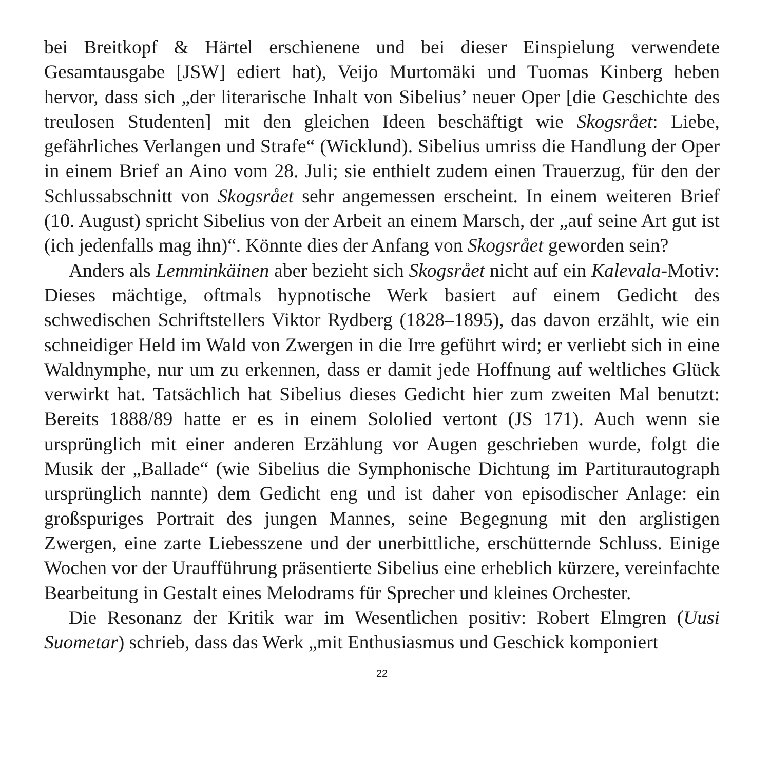bei Breitkopf & Härtel erschienene und bei dieser Einspielung verwendete Gesamtausgabe [JSW] ediert hat), Veijo Murtomäki und Tuomas Kinberg heben hervor, dass sich „der literarische Inhalt von Sibelius’ neuer Oper [die Geschichte des treulosen Studenten] mit den gleichen Ideen beschäftigt wie Skogsrået: Liebe, gefährliches Verlangen und Strafe“ (Wicklund). Sibelius umriss die Handlung der Oper in einem Brief an Aino vom 28. Juli; sie enthielt zudem einen Trauerzug, für den der Schlussabschnitt von Skogsrået sehr angemessen erscheint. In einem weiteren Brief (10. August) spricht Sibelius von der Arbeit an einem Marsch, der „auf seine Art gut ist (ich jedenfalls mag ihn)“. Könnte dies der Anfang von Skogsrået geworden sein?
Anders als Lemminkäinen aber bezieht sich Skogsrået nicht auf ein Kalevala-Motiv: Dieses mächtige, oftmals hypnotische Werk basiert auf einem Gedicht des schwedischen Schriftstellers Viktor Rydberg (1828–1895), das davon erzählt, wie ein schneidiger Held im Wald von Zwergen in die Irre geführt wird; er verliebt sich in eine Waldnymphe, nur um zu erkennen, dass er damit jede Hoffnung auf weltliches Glück verwirkt hat. Tatsächlich hat Sibelius dieses Gedicht hier zum zweiten Mal benutzt: Bereits 1888/89 hatte er es in einem Sololied vertont (JS 171). Auch wenn sie ursprünglich mit einer anderen Erzählung vor Augen geschrieben wurde, folgt die Musik der „Ballade“ (wie Sibelius die Symphonische Dichtung im Partiturautograph ursprünglich nannte) dem Gedicht eng und ist daher von episodischer Anlage: ein großspuriges Portrait des jungen Mannes, seine Begegnung mit den arglistigen Zwergen, eine zarte Liebesszene und der unerbittliche, erschütternde Schluss. Einige Wochen vor der Uraufführung präsentierte Sibelius eine erheblich kürzere, vereinfachte Bearbeitung in Gestalt eines Melodrams für Sprecher und kleines Orchester.
Die Resonanz der Kritik war im Wesentlichen positiv: Robert Elmgren (Uusi Suometar) schrieb, dass das Werk „mit Enthusiasmus und Geschick komponiert
22